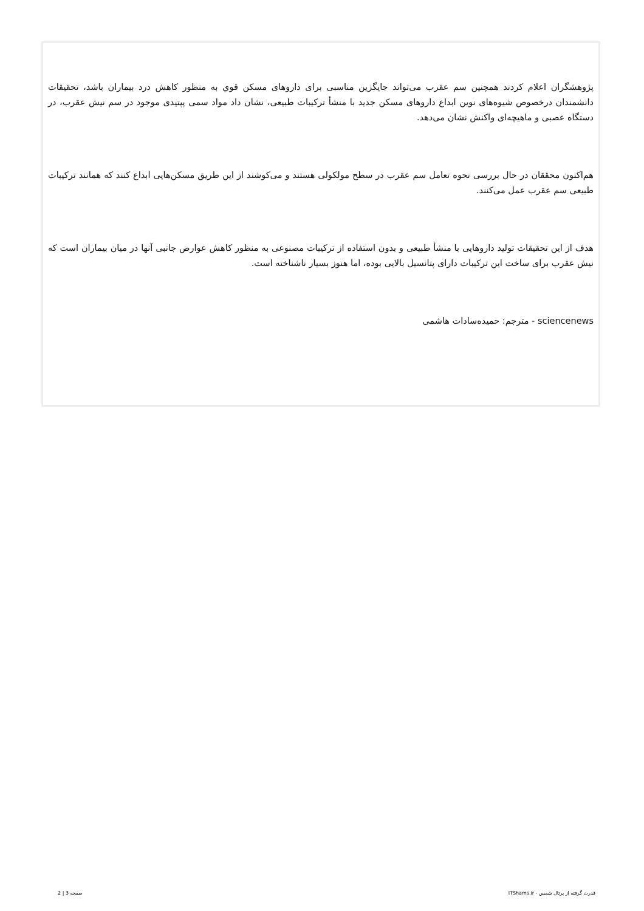پژوهشگران اعلام کردند همچنین سم عقرب می‌تواند جایگزین مناسبی برای داروهای مسکن قوي به منظور کاهش درد بیماران باشد، تحقیقات دانشمندان درخصوص شیوه‌های نوین ابداع داروهای مسکن جدید با منشأ ترکیبات طبیعی، نشان داد مواد سمی پپتیدی موجود در سم نیش عقرب، در دستگاه عصبی و ماهیچه‌ای واکنش نشان می‌دهد.
هم‌اکنون محققان در حال بررسی نحوه تعامل سم عقرب در سطح مولکولی هستند و می‌کوشند از این طریق مسکن‌هایی ابداع کنند که همانند ترکیبات طبیعی سم عقرب عمل می‌کنند.
هدف از این تحقیقات تولید داروهایی با منشأ طبیعی و بدون استفاده از ترکیبات مصنوعی به منظور کاهش عوارض جانبی آنها در میان بیماران است که نیش عقرب برای ساخت این ترکیبات دارای پتانسیل بالایی بوده، اما هنوز بسیار ناشناخته است.
sciencenews - مترجم: حمیده‌سادات هاشمی
قدرت گرفته از پرتال شمس - ITShams.ir صفحه 3 | 2